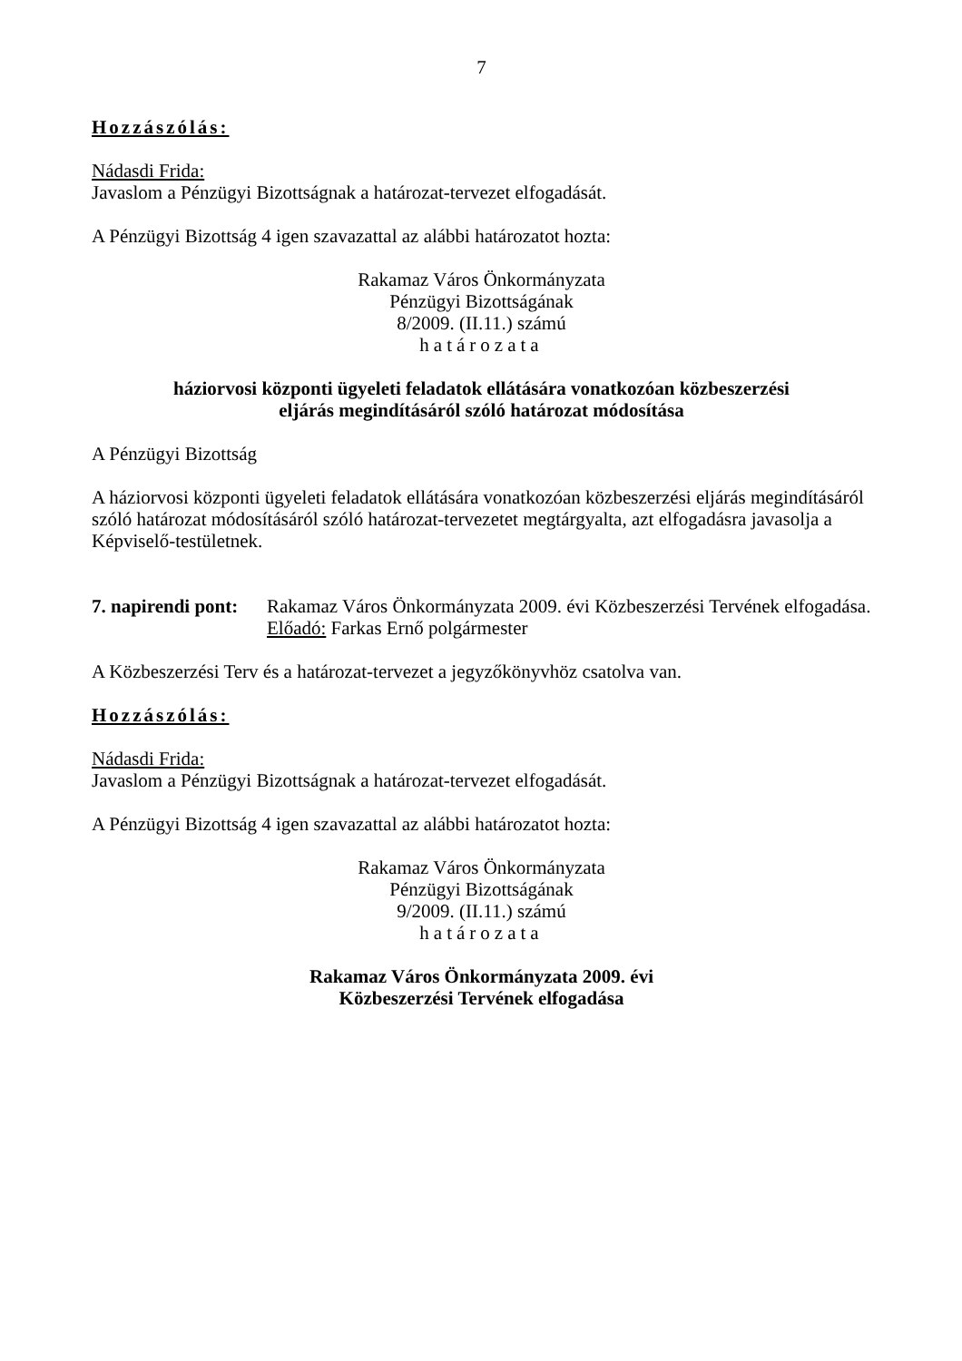7
Hozzászólás:
Nádasdi Frida:
Javaslom a Pénzügyi Bizottságnak a határozat-tervezet elfogadását.
A Pénzügyi Bizottság 4 igen szavazattal az alábbi határozatot hozta:
Rakamaz Város Önkormányzata
Pénzügyi Bizottságának
8/2009. (II.11.) számú
határozata
háziorvosi központi ügyeleti feladatok ellátására vonatkozóan közbeszerzési
eljárás megindításáról szóló határozat módosítása
A Pénzügyi Bizottság
A háziorvosi központi ügyeleti feladatok ellátására vonatkozóan közbeszerzési eljárás megindításáról szóló határozat módosításáról szóló határozat-tervezetet megtárgyalta, azt elfogadásra javasolja a Képviselő-testületnek.
7. napirendi pont:
Rakamaz Város Önkormányzata 2009. évi Közbeszerzési Tervének elfogadása.
Előadó: Farkas Ernő polgármester
A Közbeszerzési Terv és a határozat-tervezet a jegyzőkönyvhöz csatolva van.
Hozzászólás:
Nádasdi Frida:
Javaslom a Pénzügyi Bizottságnak a határozat-tervezet elfogadását.
A Pénzügyi Bizottság 4 igen szavazattal az alábbi határozatot hozta:
Rakamaz Város Önkormányzata
Pénzügyi Bizottságának
9/2009. (II.11.) számú
határozata
Rakamaz Város Önkormányzata 2009. évi
Közbeszerzési Tervének elfogadása